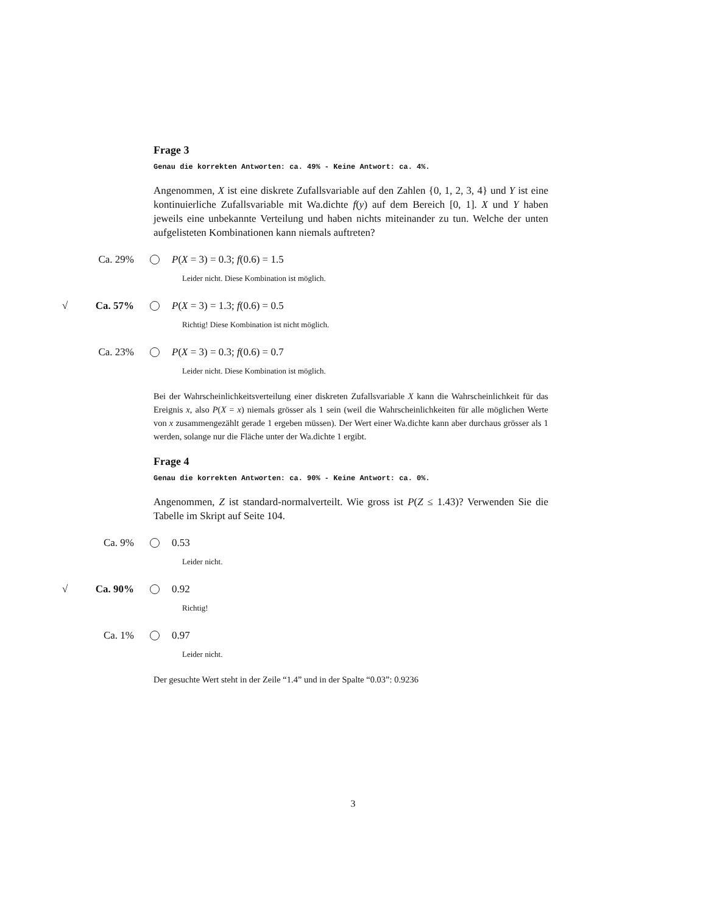Frage 3
Genau die korrekten Antworten: ca. 49% - Keine Antwort: ca. 4%.
Angenommen, X ist eine diskrete Zufallsvariable auf den Zahlen {0, 1, 2, 3, 4} und Y ist eine kontinuierliche Zufallsvariable mit Wa.dichte f(y) auf dem Bereich [0, 1]. X und Y haben jeweils eine unbekannte Verteilung und haben nichts miteinander zu tun. Welche der unten aufgelisteten Kombinationen kann niemals auftreten?
Ca. 29% P(X = 3) = 0.3; f(0.6) = 1.5
Leider nicht. Diese Kombination ist möglich.
√ Ca. 57% P(X = 3) = 1.3; f(0.6) = 0.5
Richtig! Diese Kombination ist nicht möglich.
Ca. 23% P(X = 3) = 0.3; f(0.6) = 0.7
Leider nicht. Diese Kombination ist möglich.
Bei der Wahrscheinlichkeitsverteilung einer diskreten Zufallsvariable X kann die Wahrscheinlichkeit für das Ereignis x, also P(X = x) niemals grösser als 1 sein (weil die Wahrscheinlichkeiten für alle möglichen Werte von x zusammengezählt gerade 1 ergeben müssen). Der Wert einer Wa.dichte kann aber durchaus grösser als 1 werden, solange nur die Fläche unter der Wa.dichte 1 ergibt.
Frage 4
Genau die korrekten Antworten: ca. 90% - Keine Antwort: ca. 0%.
Angenommen, Z ist standard-normalverteilt. Wie gross ist P(Z ≤ 1.43)? Verwenden Sie die Tabelle im Skript auf Seite 104.
Ca. 9% 0.53
Leider nicht.
√ Ca. 90% 0.92
Richtig!
Ca. 1% 0.97
Leider nicht.
Der gesuchte Wert steht in der Zeile “1.4” und in der Spalte “0.03”: 0.9236
3